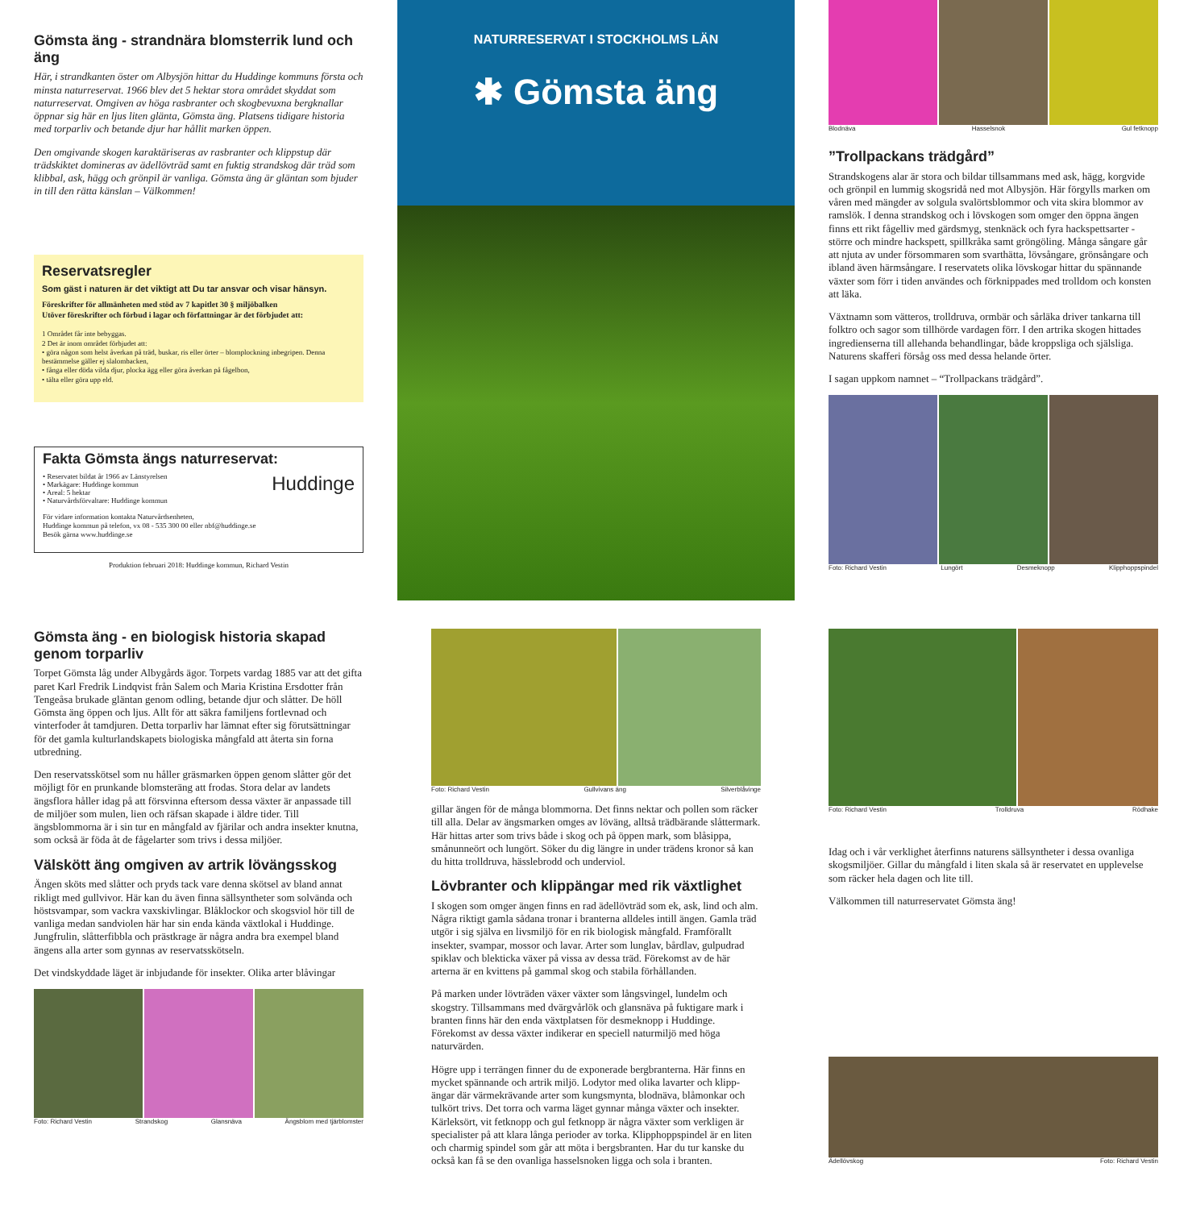Gömsta äng - strandnära blomsterrik lund och äng
Här, i strandkanten öster om Albysjön hittar du Huddinge kommuns första och minsta naturreservat. 1966 blev det 5 hektar stora området skyddat som naturreservat. Omgiven av höga rasbranter och skogbevuxna bergknallar öppnar sig här en ljus liten glänta, Gömsta äng. Platsens tidigare historia med torparliv och betande djur har hållit marken öppen.
Den omgivande skogen karaktäriseras av rasbranter och klippstup där trädskiktet domineras av ädellövträd samt en fuktig strandskog där träd som klibbal, ask, hägg och grönpil är vanliga. Gömsta äng är gläntan som bjuder in till den rätta känslan – Välkommen!
Reservatsregler
Som gäst i naturen är det viktigt att Du tar ansvar och visar hänsyn.
Föreskrifter för allmänheten med stöd av 7 kapitlet 30 § miljöbalken
Utöver föreskrifter och förbud i lagar och författningar är det förbjudet att:
1 Området får inte bebyggas.
2 Det är inom området förbjudet att:
• göra någon som helst åverkan på träd, buskar, ris eller örter – blomplockning inbegripen. Denna bestämmelse gäller ej slalombacken,
• fånga eller döda vilda djur, plocka ägg eller göra åverkan på fågelbon,
• tälta eller göra upp eld.
Fakta Gömsta ängs naturreservat:
• Reservatet bildat år 1966 av Länstyrelsen
• Markägare: Huddinge kommun
• Areal: 5 hektar
• Naturvårdsförvaltare: Huddinge kommun
Huddinge
För vidare information kontakta Naturvårdsenheten,
Huddinge kommun på telefon, vx 08 - 535 300 00 eller nbf@huddinge.se
Besök gärna www.huddinge.se
Produktion februari 2018: Huddinge kommun, Richard Vestin
NATURRESERVAT I STOCKHOLMS LÄN
✱ Gömsta äng
Blodnäva Hasselsnok Gul fetknopp
Foto: Richard Vestin
”Trollpackans trädgård”
Strandskogens alar är stora och bildar tillsammans med ask, hägg, korgvide och grönpil en lummig skogsridå ned mot Albysjön. Här förgylls marken om våren med mängder av solgula svalörtsblommor och vita skira blommor av ramslök. I denna strandskog och i lövskogen som omger den öppna ängen finns ett rikt fågelliv med gärdsmyg, stenknäck och fyra hackspettsarter - större och mindre hackspett, spillkråka samt gröngöling. Många sångare går att njuta av under försommaren som svarthätta, lövsångare, grönsångare och ibland även härmsångare. I reservatets olika lövskogar hittar du spännande växter som förr i tiden användes och förknippades med trolldom och konsten att läka.
Växtnamn som vätteros, trolldruva, ormbär och sårläka driver tankarna till folktro och sagor som tillhörde vardagen förr. I den artrika skogen hittades ingredienserna till allehanda behandlingar, både kroppsliga och själsliga. Naturens skafferi försåg oss med dessa helande örter.
I sagan uppkom namnet – “Trollpackans trädgård”.
Foto: Richard Vestin Lungört Desmeknopp Klipphoppspindel
Gömsta äng - en biologisk historia skapad genom torparliv
Torpet Gömsta låg under Albygårds ägor. Torpets vardag 1885 var att det gifta paret Karl Fredrik Lindqvist från Salem och Maria Kristina Ersdotter från Tengeåsa brukade gläntan genom odling, betande djur och slåtter. De höll Gömsta äng öppen och ljus. Allt för att säkra familjens fortlevnad och vinterfoder åt tamdjuren. Detta torparliv har lämnat efter sig förutsättningar för det gamla kulturlandskapets biologiska mångfald att återta sin forna utbredning.
Den reservatsskötsel som nu håller gräsmarken öppen genom slåtter gör det möjligt för en prunkande blomsteräng att frodas. Stora delar av landets ängsflora håller idag på att försvinna eftersom dessa växter är anpassade till de miljöer som mulen, lien och räfsan skapade i äldre tider. Till ängsblommorna är i sin tur en mångfald av fjärilar och andra insekter knutna, som också är föda åt de fågelarter som trivs i dessa miljöer.
Välskött äng omgiven av artrik lövängsskog
Ängen sköts med slåtter och pryds tack vare denna skötsel av bland annat rikligt med gullvivor. Här kan du även finna sällsyntheter som solvända och höstsvampar, som vackra vaxskivlingar. Blåklockor och skogsviol hör till de vanliga medan sandviolen här har sin enda kända växtlokal i Huddinge. Jungfrulin, slåtterfibbla och prästkrage är några andra bra exempel bland ängens alla arter som gynnas av reservatsskötseln.
Det vindskyddade läget är inbjudande för insekter. Olika arter blåvingar
Foto: Richard Vestin Strandskog Glansnäva Ängsblom med tjärblomster
Foto: Richard Vestin Gullvivans äng Silverblåvinge
gillar ängen för de många blommorna. Det finns nektar och pollen som räcker till alla. Delar av ängsmarken omges av löväng, alltså trädbärande slåttermark. Här hittas arter som trivs både i skog och på öppen mark, som blåsippa, smånunneört och lungört. Söker du dig längre in under trädens kronor så kan du hitta trolldruva, hässlebrodd och underviol.
Lövbranter och klippängar med rik växtlighet
I skogen som omger ängen finns en rad ädellövträd som ek, ask, lind och alm. Några riktigt gamla sådana tronar i branterna alldeles intill ängen. Gamla träd utgör i sig själva en livsmiljö för en rik biologisk mångfald. Framförallt insekter, svampar, mossor och lavar. Arter som lunglav, bårdlav, gulpudrad spiklav och blekticka växer på vissa av dessa träd. Förekomst av de här arterna är en kvittens på gammal skog och stabila förhållanden.
På marken under lövträden växer växter som långsvingel, lundelm och skogstry. Tillsammans med dvärgvårlök och glansnäva på fuktigare mark i branten finns här den enda växtplatsen för desmeknopp i Huddinge. Förekomst av dessa växter indikerar en speciell naturmiljö med höga naturvärden.
Högre upp i terrängen finner du de exponerade bergbranterna. Här finns en mycket spännande och artrik miljö. Lodytor med olika lavarter och klipp-ängar där värmekrävande arter som kungsmynta, blodnäva, blåmonkar och tulkört trivs. Det torra och varma läget gynnar många växter och insekter. Kärleksört, vit fetknopp och gul fetknopp är några växter som verkligen är specialister på att klara långa perioder av torka. Klipphoppspindel är en liten och charmig spindel som går att möta i bergsbranten. Har du tur kanske du också kan få se den ovanliga hasselsnoken ligga och sola i branten.
Foto: Richard Vestin Trolldruva Rödhake
Idag och i vår verklighet återfinns naturens sällsyntheter i dessa ovanliga skogsmiljöer. Gillar du mångfald i liten skala så är reservatet en upplevelse som räcker hela dagen och lite till.
Välkommen till naturreservatet Gömsta äng!
Ädellövskog Foto: Richard Vestin